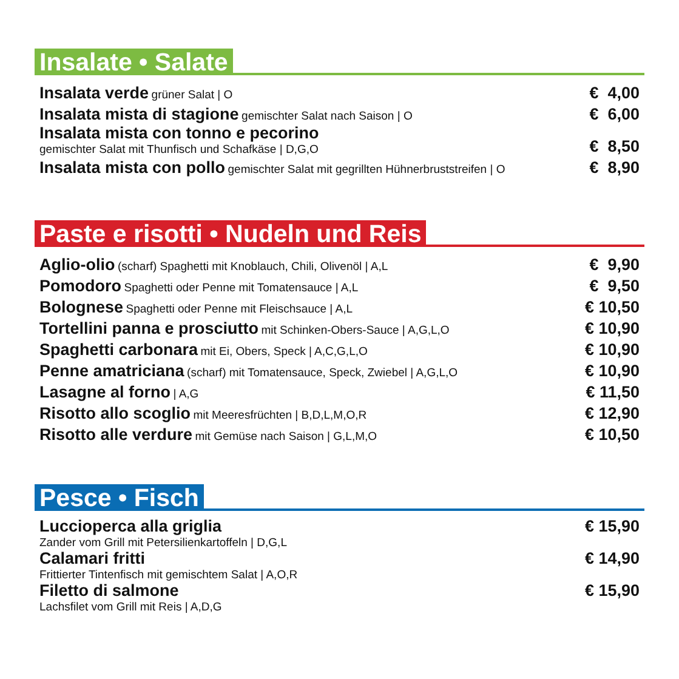Insalate • Salate
Insalata verde grüner Salat | O
€ 4,00
Insalata mista di stagione gemischter Salat nach Saison | O
€ 6,00
Insalata mista con tonno e pecorino
gemischter Salat mit Thunfisch und Schafkäse | D,G,O
€ 8,50
Insalata mista con pollo gemischter Salat mit gegrillten Hühnerbruststreifen | O
€ 8,90
Paste e risotti • Nudeln und Reis
Aglio-olio (scharf) Spaghetti mit Knoblauch, Chili, Olivenöl | A,L
€ 9,90
Pomodoro Spaghetti oder Penne mit Tomatensauce | A,L
€ 9,50
Bolognese Spaghetti oder Penne mit Fleischsauce | A,L
€ 10,50
Tortellini panna e prosciutto mit Schinken-Obers-Sauce | A,G,L,O
€ 10,90
Spaghetti carbonara mit Ei, Obers, Speck | A,C,G,L,O
€ 10,90
Penne amatriciana (scharf) mit Tomatensauce, Speck, Zwiebel | A,G,L,O
€ 10,90
Lasagne al forno | A,G
€ 11,50
Risotto allo scoglio mit Meeresfrüchten | B,D,L,M,O,R
€ 12,90
Risotto alle verdure mit Gemüse nach Saison | G,L,M,O
€ 10,50
Pesce • Fisch
Luccioperca alla griglia
Zander vom Grill mit Petersilienkartoffeln | D,G,L
€ 15,90
Calamari fritti
Frittierter Tintenfisch mit gemischtem Salat | A,O,R
€ 14,90
Filetto di salmone
Lachsfilet vom Grill mit Reis | A,D,G
€ 15,90